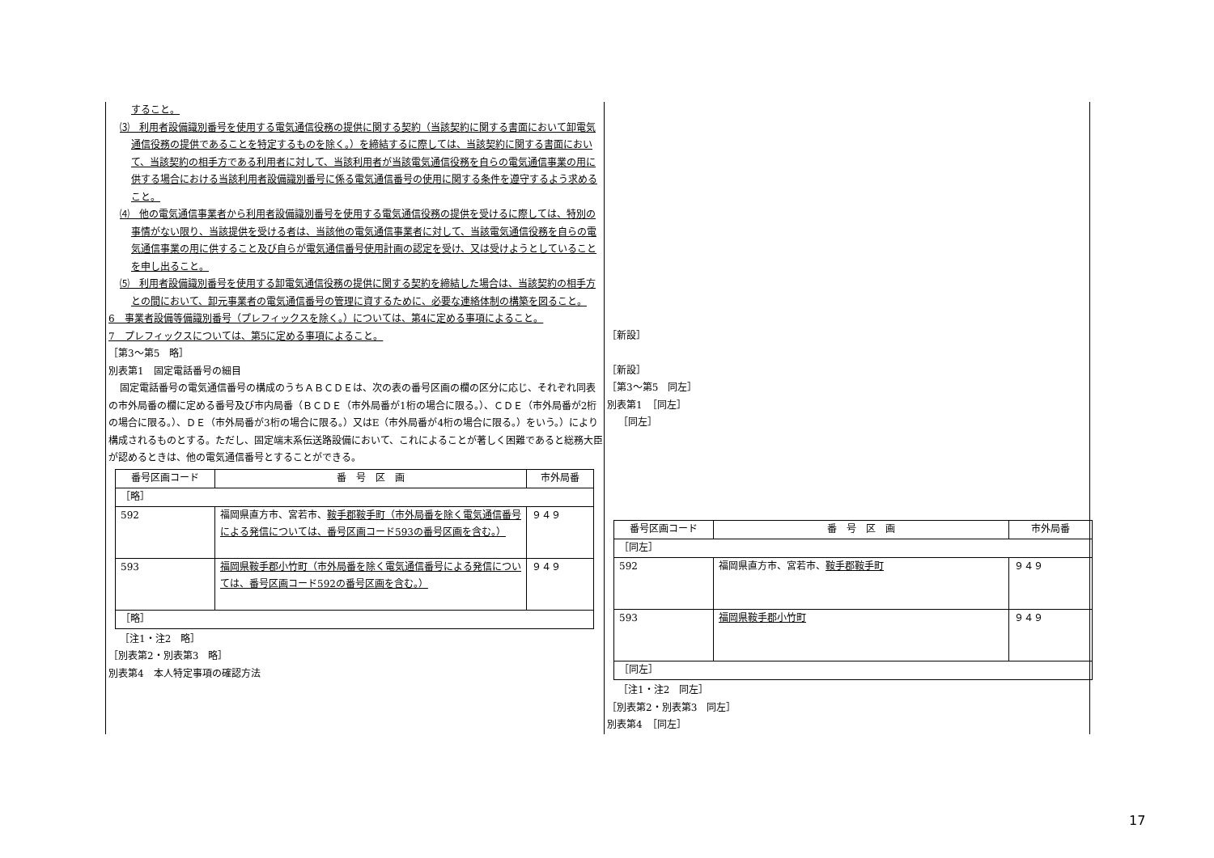すること。
⑶　利用者設備識別番号を使用する電気通信役務の提供に関する契約（当該契約に関する書面において卸電気通信役務の提供であることを特定するものを除く。）を締結するに際しては、当該契約に関する書面において、当該契約の相手方である利用者に対して、当該利用者が当該電気通信役務を自らの電気通信事業の用に供する場合における当該利用者設備識別番号に係る電気通信番号の使用に関する条件を遵守するよう求めること。
⑷　他の電気通信事業者から利用者設備識別番号を使用する電気通信役務の提供を受けるに際しては、特別の事情がない限り、当該提供を受ける者は、当該他の電気通信事業者に対して、当該電気通信役務を自らの電気通信事業の用に供すること及び自らが電気通信番号使用計画の認定を受け、又は受けようとしていることを申し出ること。
⑸　利用者設備識別番号を使用する卸電気通信役務の提供に関する契約を締結した場合は、当該契約の相手方との間において、卸元事業者の電気通信番号の管理に資するために、必要な連絡体制の構築を図ること。
6　事業者設備等備識別番号（プレフィックスを除く。）については、第4に定める事項によること。
7　プレフィックスについては、第5に定める事項によること。
［第3～第5　略］
別表第1　固定電話番号の細目
固定電話番号の電気通信番号の構成のうちＡＢＣＤＥは、次の表の番号区画の欄の区分に応じ、それぞれ同表の市外局番の欄に定める番号及び市内局番（ＢＣＤＥ（市外局番が1桁の場合に限る。）、ＣＤＥ（市外局番が2桁の場合に限る。）、ＤＥ（市外局番が3桁の場合に限る。）又はE（市外局番が4桁の場合に限る。）をいう。）により構成されるものとする。ただし、固定端末系伝送路設備において、これによることが著しく困難であると総務大臣が認めるときは、他の電気通信番号とすることができる。
| 番号区画コード | 番 号 区 画 | 市外局番 |
| --- | --- | --- |
| ［略］ | | |
| 592 | 福岡県直方市、宮若市、 鞍手郡鞍手町（市外局番を除く電気通信番号による発信については、番号区画コード593の番号区画を含む。） | ９４９ |
| 593 | 福岡県鞍手郡小竹町（市外局番を除く電気通信番号による発信については、番号区画コード592の番号区画を含む。） | ９４９ |
| ［略］ | | |
［注1・注2　略］
［別表第2・別表第3　略］
別表第4　本人特定事項の確認方法
［新設］
［新設］
［第3～第5　同左］
別表第1　［同左］
［同左］
| 番号区画コード | 番 号 区 画 | 市外局番 |
| --- | --- | --- |
| ［同左］ | | |
| 592 | 福岡県直方市、宮若市、 鞍手郡鞍手町 | ９４９ |
| 593 | 福岡県鞍手郡小竹町 | ９４９ |
| ［同左］ | | |
［注1・注2　同左］
［別表第2・別表第3　同左］
別表第4　［同左］
17